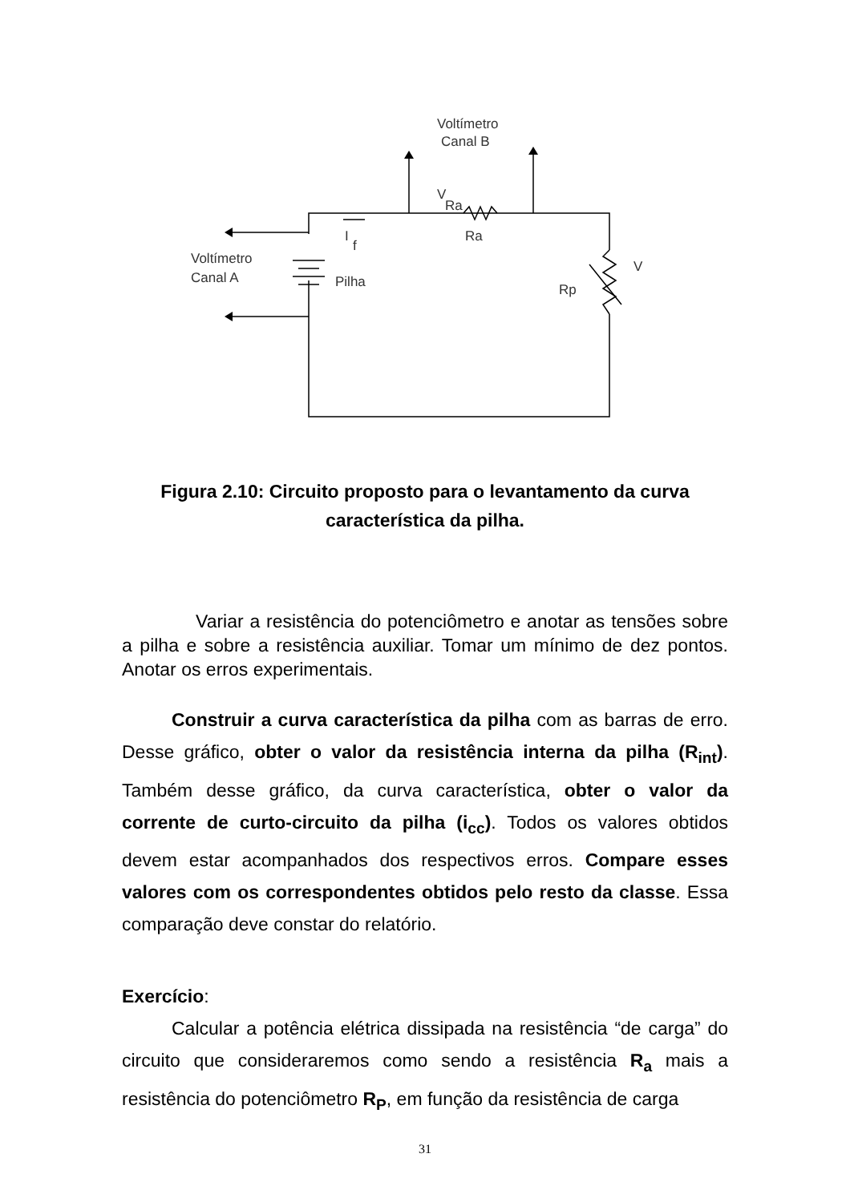Voltímetro
Canal B
Voltímetro
Canal A
I
f
Ra
V
Ra
Pilha
Rp
V
Figura 2.10: Circuito proposto para o levantamento da curva característica da pilha.
Variar a resistência do potenciômetro e anotar as tensões sobre a pilha e sobre a resistência auxiliar. Tomar um mínimo de dez pontos. Anotar os erros experimentais.
Construir a curva característica da pilha com as barras de erro. Desse gráfico, obter o valor da resistência interna da pilha (R<sub>int</sub>). Também desse gráfico, da curva característica, obter o valor da corrente de curto-circuito da pilha (i<sub>cc</sub>). Todos os valores obtidos devem estar acompanhados dos respectivos erros. Compare esses valores com os correspondentes obtidos pelo resto da classe. Essa comparação deve constar do relatório.
Exercício:
Calcular a potência elétrica dissipada na resistência “de carga” do circuito que consideraremos como sendo a resistência R<sub>a</sub> mais a resistência do potenciômetro R<sub>P</sub>, em função da resistência de carga
31